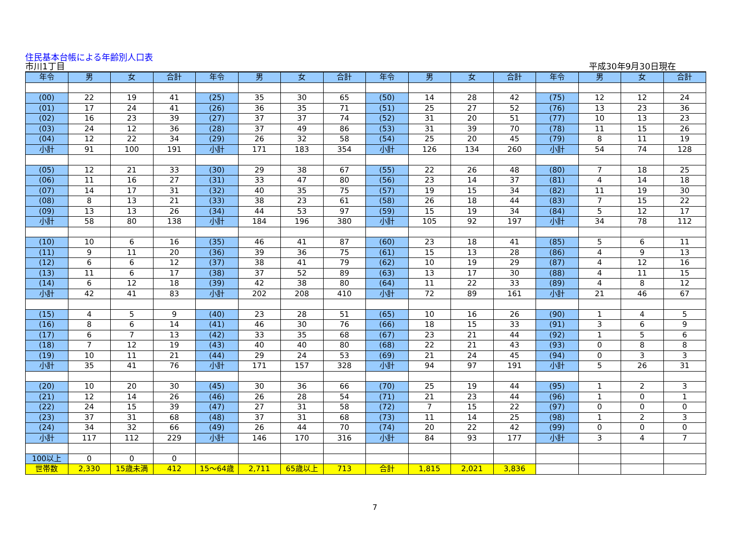住民基本台帳による年齢別人口表
市川1丁目 平成30年9月30日現在
| 年令 | 男 | 女 | 合計 | 年令 | 男 | 女 | 合計 | 年令 | 男 | 女 | 合計 | 年令 | 男 | 女 | 合計 |
| --- | --- | --- | --- | --- | --- | --- | --- | --- | --- | --- | --- | --- | --- | --- | --- |
| (00) | 22 | 19 | 41 | (25) | 35 | 30 | 65 | (50) | 14 | 28 | 42 | (75) | 12 | 12 | 24 |
| (01) | 17 | 24 | 41 | (26) | 36 | 35 | 71 | (51) | 25 | 27 | 52 | (76) | 13 | 23 | 36 |
| (02) | 16 | 23 | 39 | (27) | 37 | 37 | 74 | (52) | 31 | 20 | 51 | (77) | 10 | 13 | 23 |
| (03) | 24 | 12 | 36 | (28) | 37 | 49 | 86 | (53) | 31 | 39 | 70 | (78) | 11 | 15 | 26 |
| (04) | 12 | 22 | 34 | (29) | 26 | 32 | 58 | (54) | 25 | 20 | 45 | (79) | 8 | 11 | 19 |
| 小計 | 91 | 100 | 191 | 小計 | 171 | 183 | 354 | 小計 | 126 | 134 | 260 | 小計 | 54 | 74 | 128 |
| (05) | 12 | 21 | 33 | (30) | 29 | 38 | 67 | (55) | 22 | 26 | 48 | (80) | 7 | 18 | 25 |
| (06) | 11 | 16 | 27 | (31) | 33 | 47 | 80 | (56) | 23 | 14 | 37 | (81) | 4 | 14 | 18 |
| (07) | 14 | 17 | 31 | (32) | 40 | 35 | 75 | (57) | 19 | 15 | 34 | (82) | 11 | 19 | 30 |
| (08) | 8 | 13 | 21 | (33) | 38 | 23 | 61 | (58) | 26 | 18 | 44 | (83) | 7 | 15 | 22 |
| (09) | 13 | 13 | 26 | (34) | 44 | 53 | 97 | (59) | 15 | 19 | 34 | (84) | 5 | 12 | 17 |
| 小計 | 58 | 80 | 138 | 小計 | 184 | 196 | 380 | 小計 | 105 | 92 | 197 | 小計 | 34 | 78 | 112 |
| (10) | 10 | 6 | 16 | (35) | 46 | 41 | 87 | (60) | 23 | 18 | 41 | (85) | 5 | 6 | 11 |
| (11) | 9 | 11 | 20 | (36) | 39 | 36 | 75 | (61) | 15 | 13 | 28 | (86) | 4 | 9 | 13 |
| (12) | 6 | 6 | 12 | (37) | 38 | 41 | 79 | (62) | 10 | 19 | 29 | (87) | 4 | 12 | 16 |
| (13) | 11 | 6 | 17 | (38) | 37 | 52 | 89 | (63) | 13 | 17 | 30 | (88) | 4 | 11 | 15 |
| (14) | 6 | 12 | 18 | (39) | 42 | 38 | 80 | (64) | 11 | 22 | 33 | (89) | 4 | 8 | 12 |
| 小計 | 42 | 41 | 83 | 小計 | 202 | 208 | 410 | 小計 | 72 | 89 | 161 | 小計 | 21 | 46 | 67 |
| (15) | 4 | 5 | 9 | (40) | 23 | 28 | 51 | (65) | 10 | 16 | 26 | (90) | 1 | 4 | 5 |
| (16) | 8 | 6 | 14 | (41) | 46 | 30 | 76 | (66) | 18 | 15 | 33 | (91) | 3 | 6 | 9 |
| (17) | 6 | 7 | 13 | (42) | 33 | 35 | 68 | (67) | 23 | 21 | 44 | (92) | 1 | 5 | 6 |
| (18) | 7 | 12 | 19 | (43) | 40 | 40 | 80 | (68) | 22 | 21 | 43 | (93) | 0 | 8 | 8 |
| (19) | 10 | 11 | 21 | (44) | 29 | 24 | 53 | (69) | 21 | 24 | 45 | (94) | 0 | 3 | 3 |
| 小計 | 35 | 41 | 76 | 小計 | 171 | 157 | 328 | 小計 | 94 | 97 | 191 | 小計 | 5 | 26 | 31 |
| (20) | 10 | 20 | 30 | (45) | 30 | 36 | 66 | (70) | 25 | 19 | 44 | (95) | 1 | 2 | 3 |
| (21) | 12 | 14 | 26 | (46) | 26 | 28 | 54 | (71) | 21 | 23 | 44 | (96) | 1 | 0 | 1 |
| (22) | 24 | 15 | 39 | (47) | 27 | 31 | 58 | (72) | 7 | 15 | 22 | (97) | 0 | 0 | 0 |
| (23) | 37 | 31 | 68 | (48) | 37 | 31 | 68 | (73) | 11 | 14 | 25 | (98) | 1 | 2 | 3 |
| (24) | 34 | 32 | 66 | (49) | 26 | 44 | 70 | (74) | 20 | 22 | 42 | (99) | 0 | 0 | 0 |
| 小計 | 117 | 112 | 229 | 小計 | 146 | 170 | 316 | 小計 | 84 | 93 | 177 | 小計 | 3 | 4 | 7 |
| 100以上 | 0 | 0 | 0 | | | | | | | | | | | | |
| 世帯数 | 2,330 | 15歳未満 | 412 | 15～64歳 | 2,711 | 65歳以上 | 713 | 合計 | 1,815 | 2,021 | 3,836 | | | | |
7